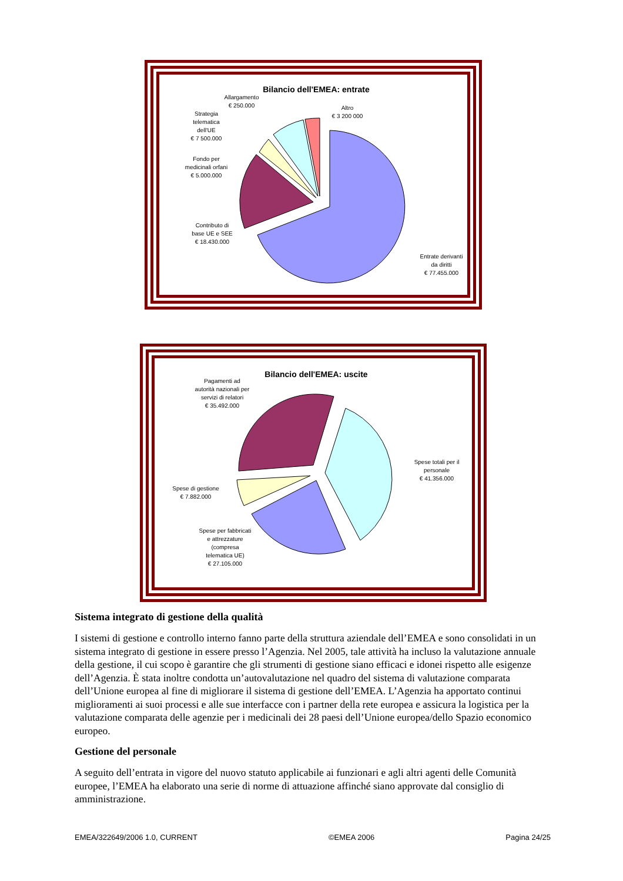Bilancio dell'EMEA: entrate
Allargamento
€ 250.000
Altro
€ 3 200 000
Strategia
telematica
dell'UE
€ 7 500.000
Fondo per
medicinali orfani
€ 5.000.000
Contributo di
base UE e SEE
€ 18.430.000
Entrate derivanti
da diritti
€ 77.455.000
Bilancio dell'EMEA: uscite
Pagamenti ad
autorità nazionali per
servizi di relatori
€ 35.492.000
Spese totali per il
personale
€ 41.356.000
Spese di gestione
€ 7.882.000
Spese per fabbricati
e attrezzature
(compresa
telematica UE)
€ 27.105.000
Sistema integrato di gestione della qualità
I sistemi di gestione e controllo interno fanno parte della struttura aziendale dell’EMEA e sono consolidati in un sistema integrato di gestione in essere presso l’Agenzia. Nel 2005, tale attività ha incluso la valutazione annuale della gestione, il cui scopo è garantire che gli strumenti di gestione siano efficaci e idonei rispetto alle esigenze dell’Agenzia. È stata inoltre condotta un’autovalutazione nel quadro del sistema di valutazione comparata dell’Unione europea al fine di migliorare il sistema di gestione dell’EMEA. L’Agenzia ha apportato continui miglioramenti ai suoi processi e alle sue interfacce con i partner della rete europea e assicura la logistica per la valutazione comparata delle agenzie per i medicinali dei 28 paesi dell’Unione europea/dello Spazio economico europeo.
Gestione del personale
A seguito dell’entrata in vigore del nuovo statuto applicabile ai funzionari e agli altri agenti delle Comunità europee, l’EMEA ha elaborato una serie di norme di attuazione affinché siano approvate dal consiglio di amministrazione.
EMEA/322649/2006 1.0, CURRENT ©EMEA 2006 Pagina 24/25